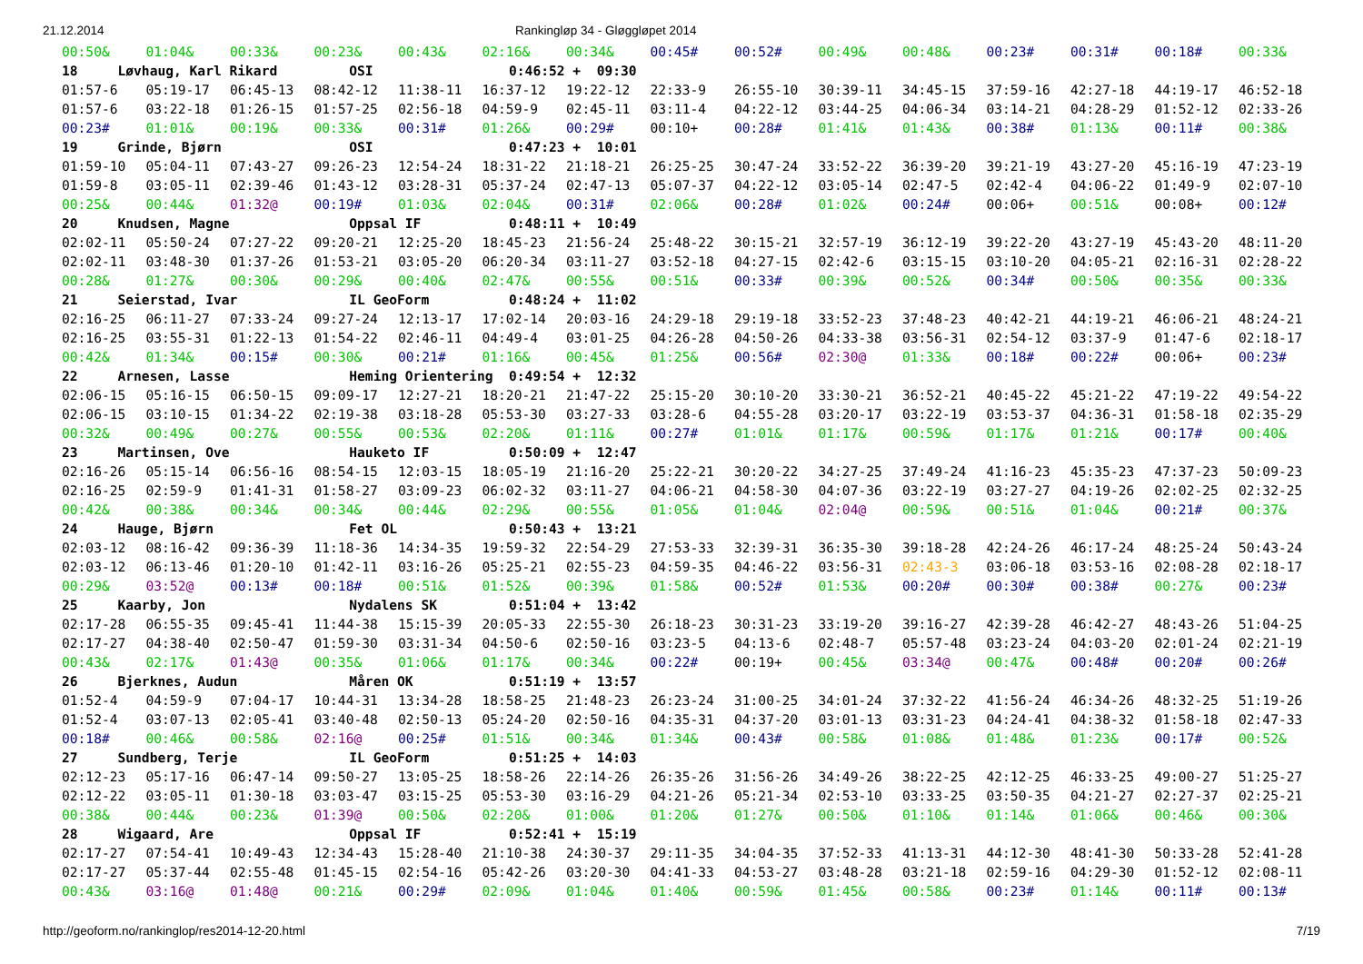21.12.2014 Rankingløp 34 - Gløggløpet 2014
| 00:50& | 01:04& | 00:33& | 00:23& | 00:43& | 02:16& | 00:34& | 00:45# | 00:52# | 00:49& | 00:48& | 00:23# | 00:31# | 00:18# | 00:33& |
| 18 Løvhaug, Karl Rikard OSI 0:46:52 + 09:30 | | | | | | | | | | | | | | |
| 01:57-6 | 05:19-17 | 06:45-13 | 08:42-12 | 11:38-11 | 16:37-12 | 19:22-12 | 22:33-9 | 26:55-10 | 30:39-11 | 34:45-15 | 37:59-16 | 42:27-18 | 44:19-17 | 46:52-18 |
| 01:57-6 | 03:22-18 | 01:26-15 | 01:57-25 | 02:56-18 | 04:59-9 | 02:45-11 | 03:11-4 | 04:22-12 | 03:44-25 | 04:06-34 | 03:14-21 | 04:28-29 | 01:52-12 | 02:33-26 |
| 00:23# | 01:01& | 00:19& | 00:33& | 00:31# | 01:26& | 00:29# | 00:10+ | 00:28# | 01:41& | 01:43& | 00:38# | 01:13& | 00:11# | 00:38& |
| 19 Grinde, Bjørn OSI 0:47:23 + 10:01 | | | | | | | | | | | | | | |
| 01:59-10 | 05:04-11 | 07:43-27 | 09:26-23 | 12:54-24 | 18:31-22 | 21:18-21 | 26:25-25 | 30:47-24 | 33:52-22 | 36:39-20 | 39:21-19 | 43:27-20 | 45:16-19 | 47:23-19 |
| 01:59-8 | 03:05-11 | 02:39-46 | 01:43-12 | 03:28-31 | 05:37-24 | 02:47-13 | 05:07-37 | 04:22-12 | 03:05-14 | 02:47-5 | 02:42-4 | 04:06-22 | 01:49-9 | 02:07-10 |
| 00:25& | 00:44& | 01:32@ | 00:19# | 01:03& | 02:04& | 00:31# | 02:06& | 00:28# | 01:02& | 00:24# | 00:06+ | 00:51& | 00:08+ | 00:12# |
| 20 Knudsen, Magne Oppsal IF 0:48:11 + 10:49 | | | | | | | | | | | | | | |
| 02:02-11 | 05:50-24 | 07:27-22 | 09:20-21 | 12:25-20 | 18:45-23 | 21:56-24 | 25:48-22 | 30:15-21 | 32:57-19 | 36:12-19 | 39:22-20 | 43:27-19 | 45:43-20 | 48:11-20 |
| 02:02-11 | 03:48-30 | 01:37-26 | 01:53-21 | 03:05-20 | 06:20-34 | 03:11-27 | 03:52-18 | 04:27-15 | 02:42-6 | 03:15-15 | 03:10-20 | 04:05-21 | 02:16-31 | 02:28-22 |
| 00:28& | 01:27& | 00:30& | 00:29& | 00:40& | 02:47& | 00:55& | 00:51& | 00:33# | 00:39& | 00:52& | 00:34# | 00:50& | 00:35& | 00:33& |
| 21 Seierstad, Ivar IL GeoForm 0:48:24 + 11:02 | | | | | | | | | | | | | | |
| 02:16-25 | 06:11-27 | 07:33-24 | 09:27-24 | 12:13-17 | 17:02-14 | 20:03-16 | 24:29-18 | 29:19-18 | 33:52-23 | 37:48-23 | 40:42-21 | 44:19-21 | 46:06-21 | 48:24-21 |
| 02:16-25 | 03:55-31 | 01:22-13 | 01:54-22 | 02:46-11 | 04:49-4 | 03:01-25 | 04:26-28 | 04:50-26 | 04:33-38 | 03:56-31 | 02:54-12 | 03:37-9 | 01:47-6 | 02:18-17 |
| 00:42& | 01:34& | 00:15# | 00:30& | 00:21# | 01:16& | 00:45& | 01:25& | 00:56# | 02:30@ | 01:33& | 00:18# | 00:22# | 00:06+ | 00:23# |
| 22 Arnesen, Lasse Heming Orientering 0:49:54 + 12:32 | | | | | | | | | | | | | | |
| 02:06-15 | 05:16-15 | 06:50-15 | 09:09-17 | 12:27-21 | 18:20-21 | 21:47-22 | 25:15-20 | 30:10-20 | 33:30-21 | 36:52-21 | 40:45-22 | 45:21-22 | 47:19-22 | 49:54-22 |
| 02:06-15 | 03:10-15 | 01:34-22 | 02:19-38 | 03:18-28 | 05:53-30 | 03:27-33 | 03:28-6 | 04:55-28 | 03:20-17 | 03:22-19 | 03:53-37 | 04:36-31 | 01:58-18 | 02:35-29 |
| 00:32& | 00:49& | 00:27& | 00:55& | 00:53& | 02:20& | 01:11& | 00:27# | 01:01& | 01:17& | 00:59& | 01:17& | 01:21& | 00:17# | 00:40& |
| 23 Martinsen, Ove Hauketo IF 0:50:09 + 12:47 | | | | | | | | | | | | | | |
| 02:16-26 | 05:15-14 | 06:56-16 | 08:54-15 | 12:03-15 | 18:05-19 | 21:16-20 | 25:22-21 | 30:20-22 | 34:27-25 | 37:49-24 | 41:16-23 | 45:35-23 | 47:37-23 | 50:09-23 |
| 02:16-25 | 02:59-9 | 01:41-31 | 01:58-27 | 03:09-23 | 06:02-32 | 03:11-27 | 04:06-21 | 04:58-30 | 04:07-36 | 03:22-19 | 03:27-27 | 04:19-26 | 02:02-25 | 02:32-25 |
| 00:42& | 00:38& | 00:34& | 00:34& | 00:44& | 02:29& | 00:55& | 01:05& | 01:04& | 02:04@ | 00:59& | 00:51& | 01:04& | 00:21# | 00:37& |
| 24 Hauge, Bjørn Fet OL 0:50:43 + 13:21 | | | | | | | | | | | | | | |
| 02:03-12 | 08:16-42 | 09:36-39 | 11:18-36 | 14:34-35 | 19:59-32 | 22:54-29 | 27:53-33 | 32:39-31 | 36:35-30 | 39:18-28 | 42:24-26 | 46:17-24 | 48:25-24 | 50:43-24 |
| 02:03-12 | 06:13-46 | 01:20-10 | 01:42-11 | 03:16-26 | 05:25-21 | 02:55-23 | 04:59-35 | 04:46-22 | 03:56-31 | 02:43-3 | 03:06-18 | 03:53-16 | 02:08-28 | 02:18-17 |
| 00:29& | 03:52@ | 00:13# | 00:18# | 00:51& | 01:52& | 00:39& | 01:58& | 00:52# | 01:53& | 00:20# | 00:30# | 00:38# | 00:27& | 00:23# |
| 25 Kaarby, Jon Nydalens SK 0:51:04 + 13:42 | | | | | | | | | | | | | | |
| 02:17-28 | 06:55-35 | 09:45-41 | 11:44-38 | 15:15-39 | 20:05-33 | 22:55-30 | 26:18-23 | 30:31-23 | 33:19-20 | 39:16-27 | 42:39-28 | 46:42-27 | 48:43-26 | 51:04-25 |
| 02:17-27 | 04:38-40 | 02:50-47 | 01:59-30 | 03:31-34 | 04:50-6 | 02:50-16 | 03:23-5 | 04:13-6 | 02:48-7 | 05:57-48 | 03:23-24 | 04:03-20 | 02:01-24 | 02:21-19 |
| 00:43& | 02:17& | 01:43@ | 00:35& | 01:06& | 01:17& | 00:34& | 00:22# | 00:19+ | 00:45& | 03:34@ | 00:47& | 00:48# | 00:20# | 00:26# |
| 26 Bjerknes, Audun Måren OK 0:51:19 + 13:57 | | | | | | | | | | | | | | |
| 01:52-4 | 04:59-9 | 07:04-17 | 10:44-31 | 13:34-28 | 18:58-25 | 21:48-23 | 26:23-24 | 31:00-25 | 34:01-24 | 37:32-22 | 41:56-24 | 46:34-26 | 48:32-25 | 51:19-26 |
| 01:52-4 | 03:07-13 | 02:05-41 | 03:40-48 | 02:50-13 | 05:24-20 | 02:50-16 | 04:35-31 | 04:37-20 | 03:01-13 | 03:31-23 | 04:24-41 | 04:38-32 | 01:58-18 | 02:47-33 |
| 00:18# | 00:46& | 00:58& | 02:16@ | 00:25# | 01:51& | 00:34& | 01:34& | 00:43# | 00:58& | 01:08& | 01:48& | 01:23& | 00:17# | 00:52& |
| 27 Sundberg, Terje IL GeoForm 0:51:25 + 14:03 | | | | | | | | | | | | | | |
| 02:12-23 | 05:17-16 | 06:47-14 | 09:50-27 | 13:05-25 | 18:58-26 | 22:14-26 | 26:35-26 | 31:56-26 | 34:49-26 | 38:22-25 | 42:12-25 | 46:33-25 | 49:00-27 | 51:25-27 |
| 02:12-22 | 03:05-11 | 01:30-18 | 03:03-47 | 03:15-25 | 05:53-30 | 03:16-29 | 04:21-26 | 05:21-34 | 02:53-10 | 03:33-25 | 03:50-35 | 04:21-27 | 02:27-37 | 02:25-21 |
| 00:38& | 00:44& | 00:23& | 01:39@ | 00:50& | 02:20& | 01:00& | 01:20& | 01:27& | 00:50& | 01:10& | 01:14& | 01:06& | 00:46& | 00:30& |
| 28 Wigaard, Are Oppsal IF 0:52:41 + 15:19 | | | | | | | | | | | | | | |
| 02:17-27 | 07:54-41 | 10:49-43 | 12:34-43 | 15:28-40 | 21:10-38 | 24:30-37 | 29:11-35 | 34:04-35 | 37:52-33 | 41:13-31 | 44:12-30 | 48:41-30 | 50:33-28 | 52:41-28 |
| 02:17-27 | 05:37-44 | 02:55-48 | 01:45-15 | 02:54-16 | 05:42-26 | 03:20-30 | 04:41-33 | 04:53-27 | 03:48-28 | 03:21-18 | 02:59-16 | 04:29-30 | 01:52-12 | 02:08-11 |
| 00:43& | 03:16@ | 01:48@ | 00:21& | 00:29# | 02:09& | 01:04& | 01:40& | 00:59& | 01:45& | 00:58& | 00:23# | 01:14& | 00:11# | 00:13# |
http://geoform.no/rankinglop/res2014-12-20.html 7/19